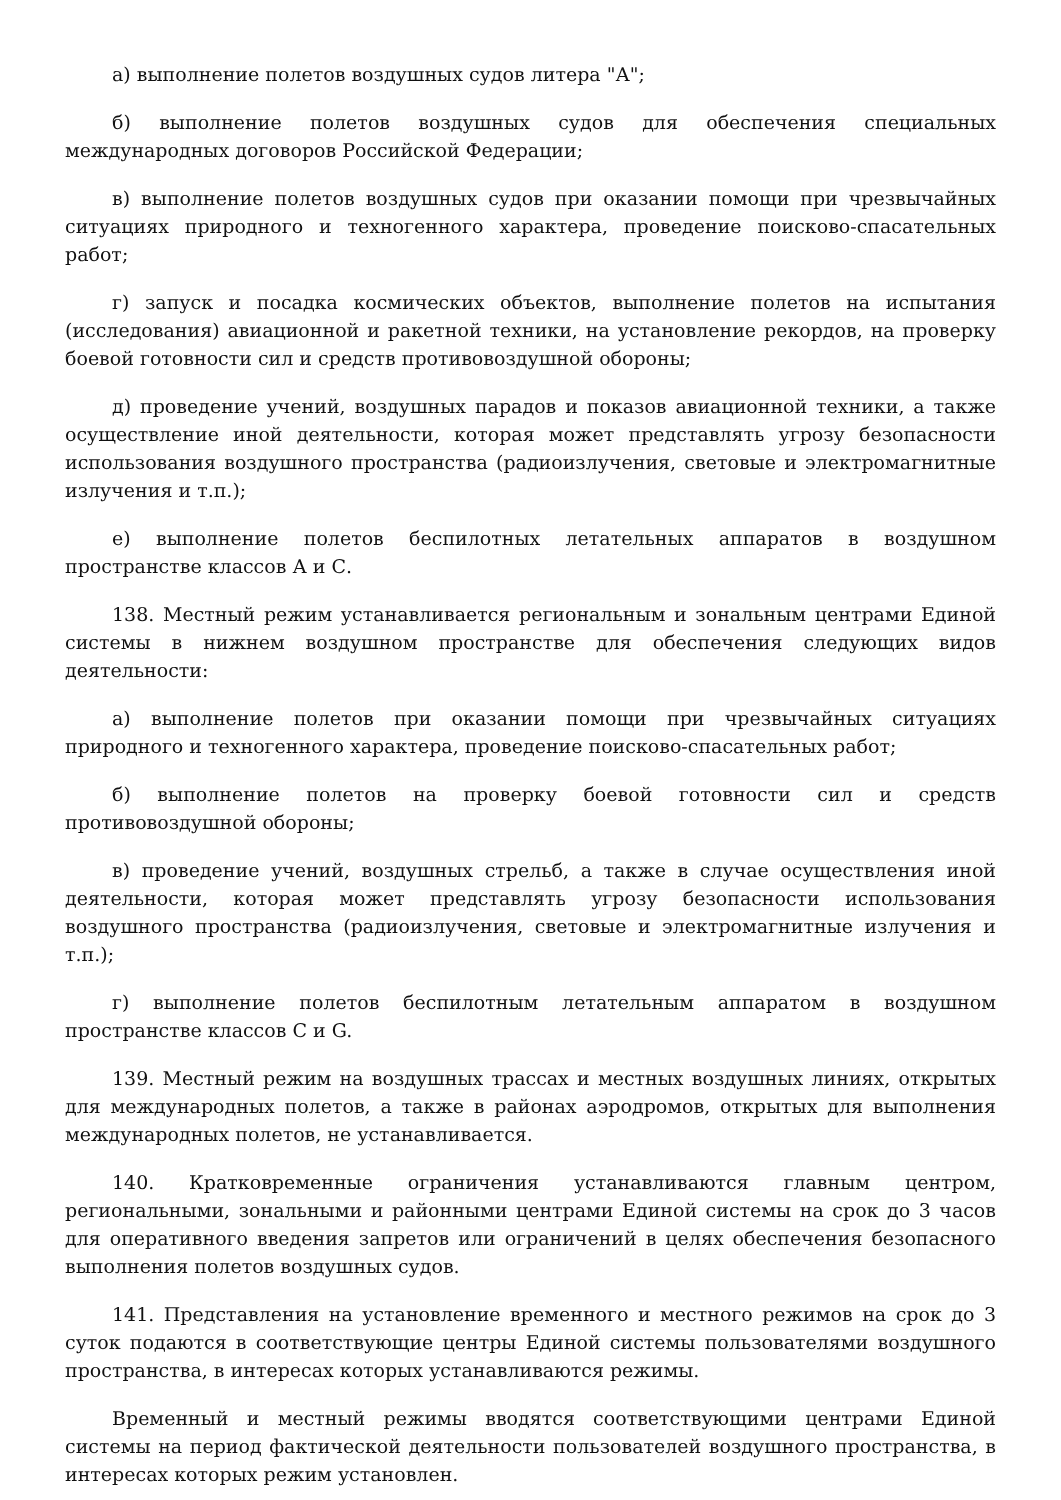а) выполнение полетов воздушных судов литера "А";
б) выполнение полетов воздушных судов для обеспечения специальных международных договоров Российской Федерации;
в) выполнение полетов воздушных судов при оказании помощи при чрезвычайных ситуациях природного и техногенного характера, проведение поисково-спасательных работ;
г) запуск и посадка космических объектов, выполнение полетов на испытания (исследования) авиационной и ракетной техники, на установление рекордов, на проверку боевой готовности сил и средств противовоздушной обороны;
д) проведение учений, воздушных парадов и показов авиационной техники, а также осуществление иной деятельности, которая может представлять угрозу безопасности использования воздушного пространства (радиоизлучения, световые и электромагнитные излучения и т.п.);
е) выполнение полетов беспилотных летательных аппаратов в воздушном пространстве классов А и С.
138. Местный режим устанавливается региональным и зональным центрами Единой системы в нижнем воздушном пространстве для обеспечения следующих видов деятельности:
а) выполнение полетов при оказании помощи при чрезвычайных ситуациях природного и техногенного характера, проведение поисково-спасательных работ;
б) выполнение полетов на проверку боевой готовности сил и средств противовоздушной обороны;
в) проведение учений, воздушных стрельб, а также в случае осуществления иной деятельности, которая может представлять угрозу безопасности использования воздушного пространства (радиоизлучения, световые и электромагнитные излучения и т.п.);
г) выполнение полетов беспилотным летательным аппаратом в воздушном пространстве классов С и G.
139. Местный режим на воздушных трассах и местных воздушных линиях, открытых для международных полетов, а также в районах аэродромов, открытых для выполнения международных полетов, не устанавливается.
140. Кратковременные ограничения устанавливаются главным центром, региональными, зональными и районными центрами Единой системы на срок до 3 часов для оперативного введения запретов или ограничений в целях обеспечения безопасного выполнения полетов воздушных судов.
141. Представления на установление временного и местного режимов на срок до 3 суток подаются в соответствующие центры Единой системы пользователями воздушного пространства, в интересах которых устанавливаются режимы.
Временный и местный режимы вводятся соответствующими центрами Единой системы на период фактической деятельности пользователей воздушного пространства, в интересах которых режим установлен.